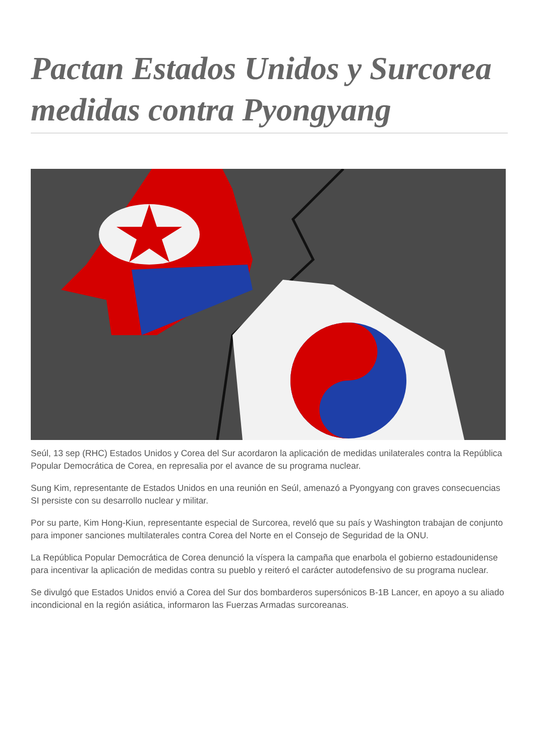Pactan Estados Unidos y Surcorea medidas contra Pyongyang
Seúl, 13 sep (RHC) Estados Unidos y Corea del Sur acordaron la aplicación de medidas unilaterales contra la República Popular Democrática de Corea, en represalia por el avance de su programa nuclear.
Sung Kim, representante de Estados Unidos en una reunión en Seúl, amenazó a Pyongyang con graves consecuencias SI persiste con su desarrollo nuclear y militar.
Por su parte, Kim Hong-Kiun, representante especial de Surcorea, reveló que su país y Washington trabajan de conjunto para imponer sanciones multilaterales contra Corea del Norte en el Consejo de Seguridad de la ONU.
La República Popular Democrática de Corea denunció la víspera la campaña que enarbola el gobierno estadounidense para incentivar la aplicación de medidas contra su pueblo y reiteró el carácter autodefensivo de su programa nuclear.
Se divulgó que Estados Unidos envió a Corea del Sur dos bombarderos supersónicos B-1B Lancer, en apoyo a su aliado incondicional en la región asiática, informaron las Fuerzas Armadas surcoreanas.